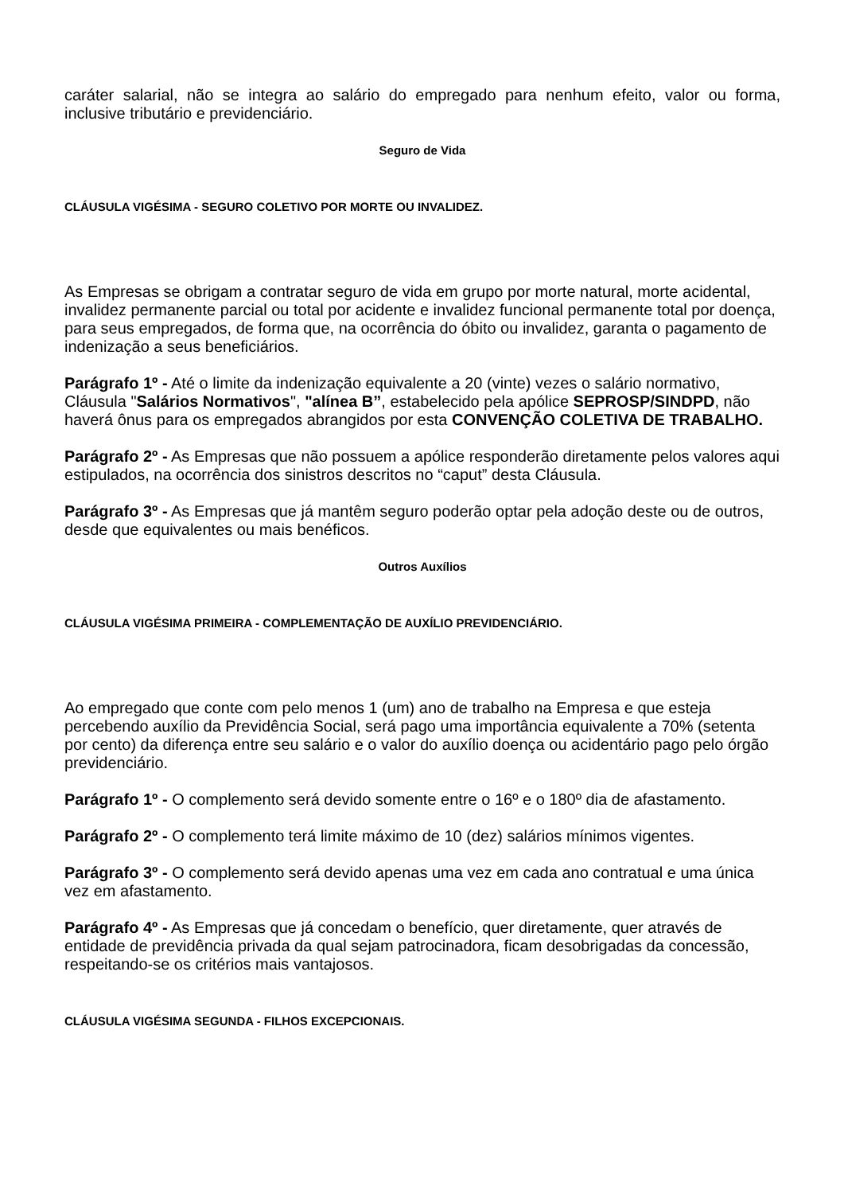caráter salarial, não se integra ao salário do empregado para nenhum efeito, valor ou forma, inclusive tributário e previdenciário.
Seguro de Vida
CLÁUSULA VIGÉSIMA - SEGURO COLETIVO POR MORTE OU INVALIDEZ.
As Empresas se obrigam a contratar seguro de vida em grupo por morte natural, morte acidental, invalidez permanente parcial ou total por acidente e invalidez funcional permanente total por doença, para seus empregados, de forma que, na ocorrência do óbito ou invalidez, garanta o pagamento de indenização a seus beneficiários.
Parágrafo 1º - Até o limite da indenização equivalente a 20 (vinte) vezes o salário normativo, Cláusula "Salários Normativos", "alínea B”, estabelecido pela apólice SEPROSP/SINDPD, não haverá ônus para os empregados abrangidos por esta CONVENÇÃO COLETIVA DE TRABALHO.
Parágrafo 2º - As Empresas que não possuem a apólice responderão diretamente pelos valores aqui estipulados, na ocorrência dos sinistros descritos no “caput” desta Cláusula.
Parágrafo 3º - As Empresas que já mantêm seguro poderão optar pela adoção deste ou de outros, desde que equivalentes ou mais benéficos.
Outros Auxílios
CLÁUSULA VIGÉSIMA PRIMEIRA - COMPLEMENTAÇÃO DE AUXÍLIO PREVIDENCIÁRIO.
Ao empregado que conte com pelo menos 1 (um) ano de trabalho na Empresa e que esteja percebendo auxílio da Previdência Social, será pago uma importância equivalente a 70% (setenta por cento) da diferença entre seu salário e o valor do auxílio doença ou acidentário pago pelo órgão previdenciário.
Parágrafo 1º - O complemento será devido somente entre o 16º e o 180º dia de afastamento.
Parágrafo 2º - O complemento terá limite máximo de 10 (dez) salários mínimos vigentes.
Parágrafo 3º - O complemento será devido apenas uma vez em cada ano contratual e uma única vez em afastamento.
Parágrafo 4º - As Empresas que já concedam o benefício, quer diretamente, quer através de entidade de previdência privada da qual sejam patrocinadora, ficam desobrigadas da concessão, respeitando-se os critérios mais vantajosos.
CLÁUSULA VIGÉSIMA SEGUNDA - FILHOS EXCEPCIONAIS.